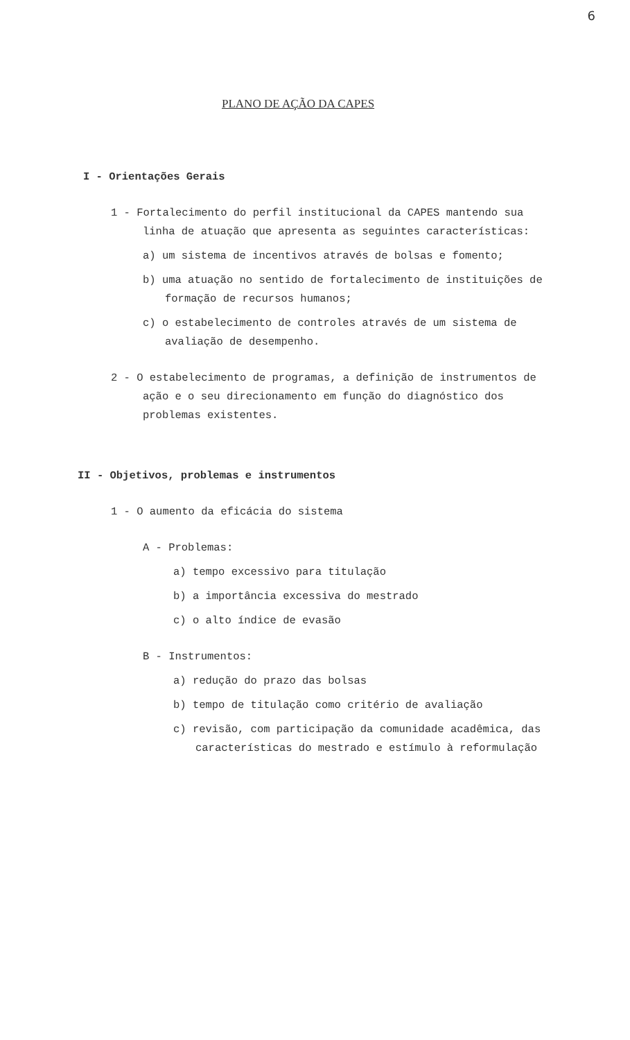6
PLANO DE AÇÃO DA CAPES
I - Orientações Gerais
1 - Fortalecimento do perfil institucional da CAPES mantendo sua linha de atuação que apresenta as seguintes características:
a) um sistema de incentivos através de bolsas e fomento;
b) uma atuação no sentido de fortalecimento de instituições de formação de recursos humanos;
c) o estabelecimento de controles através de um sistema de avaliação de desempenho.
2 - O estabelecimento de programas, a definição de instrumentos de ação e o seu direcionamento em função do diagnóstico dos problemas existentes.
II - Objetivos, problemas e instrumentos
1 - O aumento da eficácia do sistema
A - Problemas:
a) tempo excessivo para titulação
b) a importância excessiva do mestrado
c) o alto índice de evasão
B - Instrumentos:
a) redução do prazo das bolsas
b) tempo de titulação como critério de avaliação
c) revisão, com participação da comunidade acadêmica, das características do mestrado e estímulo à reformulação